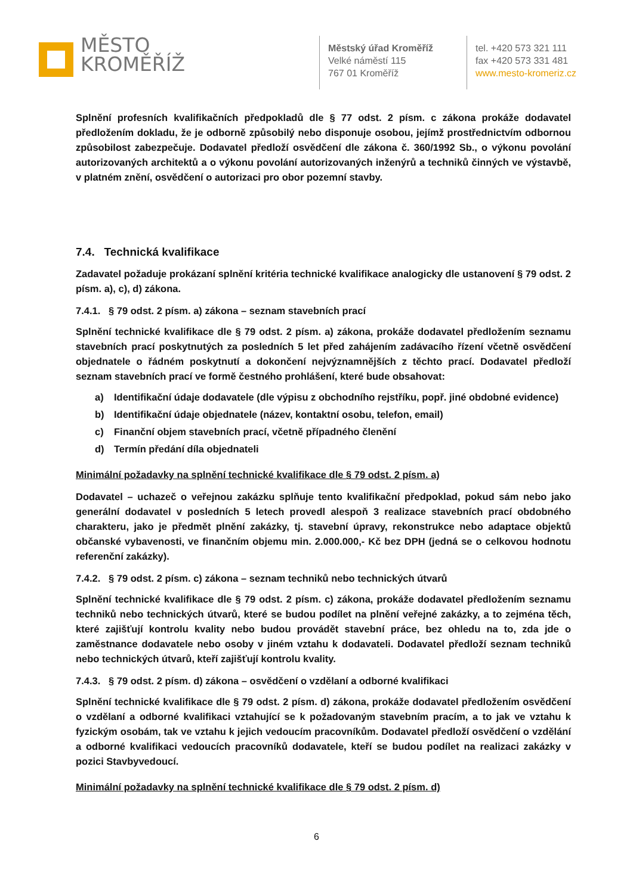MĚSTO
KROMĚŘÍŽ
Městský úřad Kroměříž
Velké náměstí 115
767 01 Kroměříž
tel. +420 573 321 111
fax +420 573 331 481
www.mesto-kromeriz.cz
Splnění profesních kvalifikačních předpokladů dle § 77 odst. 2 písm. c zákona prokáže dodavatel předložením dokladu, že je odborně způsobilý nebo disponuje osobou, jejímž prostřednictvím odbornou způsobilost zabezpečuje. Dodavatel předloží osvědčení dle zákona č. 360/1992 Sb., o výkonu povolání autorizovaných architektů a o výkonu povolání autorizovaných inženýrů a techniků činných ve výstavbě, v platném znění, osvědčení o autorizaci pro obor pozemní stavby.
7.4. Technická kvalifikace
Zadavatel požaduje prokázaní splnění kritéria technické kvalifikace analogicky dle ustanovení § 79 odst. 2 písm. a), c), d) zákona.
7.4.1. § 79 odst. 2 písm. a) zákona – seznam stavebních prací
Splnění technické kvalifikace dle § 79 odst. 2 písm. a) zákona, prokáže dodavatel předložením seznamu stavebních prací poskytnutých za posledních 5 let před zahájením zadávacího řízení včetně osvědčení objednatele o řádném poskytnutí a dokončení nejvýznamnějších z těchto prací. Dodavatel předloží seznam stavebních prací ve formě čestného prohlášení, které bude obsahovat:
a) Identifikační údaje dodavatele (dle výpisu z obchodního rejstříku, popř. jiné obdobné evidence)
b) Identifikační údaje objednatele (název, kontaktní osobu, telefon, email)
c) Finanční objem stavebních prací, včetně případného členění
d) Termín předání díla objednateli
Minimální požadavky na splnění technické kvalifikace dle § 79 odst. 2 písm. a)
Dodavatel – uchazeč o veřejnou zakázku splňuje tento kvalifikační předpoklad, pokud sám nebo jako generální dodavatel v posledních 5 letech provedl alespoň 3 realizace stavebních prací obdobného charakteru, jako je předmět plnění zakázky, tj. stavební úpravy, rekonstrukce nebo adaptace objektů občanské vybavenosti, ve finančním objemu min. 2.000.000,- Kč bez DPH (jedná se o celkovou hodnotu referenční zakázky).
7.4.2. § 79 odst. 2 písm. c) zákona – seznam techniků nebo technických útvarů
Splnění technické kvalifikace dle § 79 odst. 2 písm. c) zákona, prokáže dodavatel předložením seznamu techniků nebo technických útvarů, které se budou podílet na plnění veřejné zakázky, a to zejména těch, které zajišťují kontrolu kvality nebo budou provádět stavební práce, bez ohledu na to, zda jde o zaměstnance dodavatele nebo osoby v jiném vztahu k dodavateli. Dodavatel předloží seznam techniků nebo technických útvarů, kteří zajišťují kontrolu kvality.
7.4.3. § 79 odst. 2 písm. d) zákona – osvědčení o vzdělaní a odborné kvalifikaci
Splnění technické kvalifikace dle § 79 odst. 2 písm. d) zákona, prokáže dodavatel předložením osvědčení o vzdělaní a odborné kvalifikaci vztahující se k požadovaným stavebním pracím, a to jak ve vztahu k fyzickým osobám, tak ve vztahu k jejich vedoucím pracovníkům. Dodavatel předloží osvědčení o vzdělání a odborné kvalifikaci vedoucích pracovníků dodavatele, kteří se budou podílet na realizaci zakázky v pozici Stavbyvedoucí.
Minimální požadavky na splnění technické kvalifikace dle § 79 odst. 2 písm. d)
6